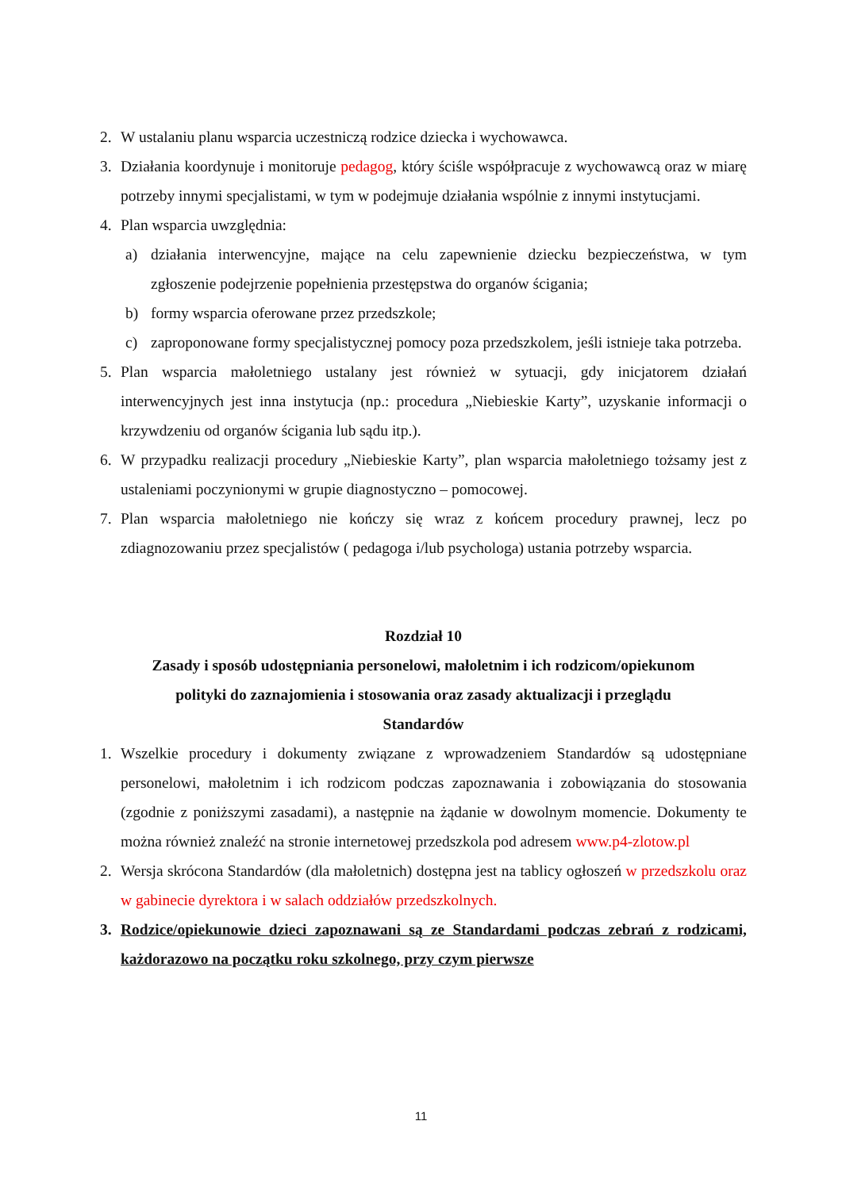2. W ustalaniu planu wsparcia uczestniczą rodzice dziecka i wychowawca.
3. Działania koordynuje i monitoruje pedagog, który ściśle współpracuje z wychowawcą oraz w miarę potrzeby innymi specjalistami, w tym w podejmuje działania wspólnie z innymi instytucjami.
4. Plan wsparcia uwzględnia:
a) działania interwencyjne, mające na celu zapewnienie dziecku bezpieczeństwa, w tym zgłoszenie podejrzenie popełnienia przestępstwa do organów ścigania;
b) formy wsparcia oferowane przez przedszkole;
c) zaproponowane formy specjalistycznej pomocy poza przedszkolem, jeśli istnieje taka potrzeba.
5. Plan wsparcia małoletniego ustalany jest również w sytuacji, gdy inicjatorem działań interwencyjnych jest inna instytucja (np.: procedura „Niebieskie Karty”, uzyskanie informacji o krzywdzeniu od organów ścigania lub sądu itp.).
6. W przypadku realizacji procedury „Niebieskie Karty”, plan wsparcia małoletniego tożsamy jest z ustaleniami poczynionymi w grupie diagnostyczno – pomocowej.
7. Plan wsparcia małoletniego nie kończy się wraz z końcem procedury prawnej, lecz po zdiagnozowaniu przez specjalistów ( pedagoga i/lub psychologa) ustania potrzeby wsparcia.
Rozdział 10
Zasady i sposób udostępniania personelowi, małoletnim i ich rodzicom/opiekunom polityki do zaznajomienia i stosowania oraz zasady aktualizacji i przeglądu Standardów
1. Wszelkie procedury i dokumenty związane z wprowadzeniem Standardów są udostępniane personelowi, małoletnim i ich rodzicom podczas zapoznawania i zobowiązania do stosowania (zgodnie z poniższymi zasadami), a następnie na żądanie w dowolnym momencie. Dokumenty te można również znaleźć na stronie internetowej przedszkola pod adresem www.p4-zlotow.pl
2. Wersja skrócona Standardów (dla małoletnich) dostępna jest na tablicy ogłoszeń w przedszkolu oraz w gabinecie dyrektora i w salach oddziałów przedszkolnych.
3. Rodzice/opiekunowie dzieci zapoznawani są ze Standardami podczas zebrań z rodzicami, każdorazowo na początku roku szkolnego, przy czym pierwsze
11